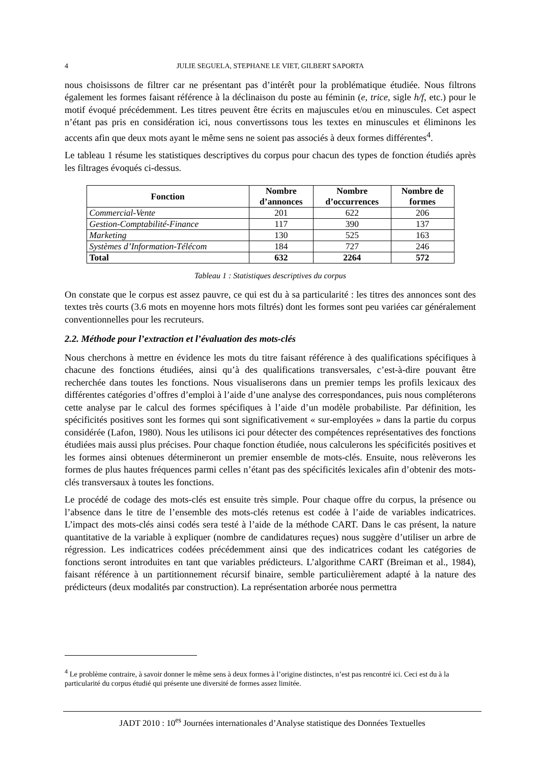4 JULIE SEGUELA, STEPHANE LE VIET, GILBERT SAPORTA
nous choisissons de filtrer car ne présentant pas d’intérêt pour la problématique étudiée. Nous filtrons également les formes faisant référence à la déclinaison du poste au féminin (e, trice, sigle h/f, etc.) pour le motif évoqué précédemment. Les titres peuvent être écrits en majuscules et/ou en minuscules. Cet aspect n’étant pas pris en considération ici, nous convertissons tous les textes en minuscules et éliminons les accents afin que deux mots ayant le même sens ne soient pas associés à deux formes différentes<sup>4</sup>.
Le tableau 1 résume les statistiques descriptives du corpus pour chacun des types de fonction étudiés après les filtrages évoqués ci-dessus.
| Fonction | Nombre d’annonces | Nombre d’occurrences | Nombre de formes |
| --- | --- | --- | --- |
| Commercial-Vente | 201 | 622 | 206 |
| Gestion-Comptabilité-Finance | 117 | 390 | 137 |
| Marketing | 130 | 525 | 163 |
| Systèmes d’Information-Télécom | 184 | 727 | 246 |
| Total | 632 | 2264 | 572 |
Tableau 1 : Statistiques descriptives du corpus
On constate que le corpus est assez pauvre, ce qui est du à sa particularité : les titres des annonces sont des textes très courts (3.6 mots en moyenne hors mots filtrés) dont les formes sont peu variées car généralement conventionnelles pour les recruteurs.
2.2. Méthode pour l’extraction et l’évaluation des mots-clés
Nous cherchons à mettre en évidence les mots du titre faisant référence à des qualifications spécifiques à chacune des fonctions étudiées, ainsi qu’à des qualifications transversales, c’est-à-dire pouvant être recherchée dans toutes les fonctions. Nous visualiserons dans un premier temps les profils lexicaux des différentes catégories d’offres d’emploi à l’aide d’une analyse des correspondances, puis nous compléterons cette analyse par le calcul des formes spécifiques à l’aide d’un modèle probabiliste. Par définition, les spécificités positives sont les formes qui sont significativement « sur-employées » dans la partie du corpus considérée (Lafon, 1980). Nous les utilisons ici pour détecter des compétences représentatives des fonctions étudiées mais aussi plus précises. Pour chaque fonction étudiée, nous calculerons les spécificités positives et les formes ainsi obtenues détermineront un premier ensemble de mots-clés. Ensuite, nous relèverons les formes de plus hautes fréquences parmi celles n’étant pas des spécificités lexicales afin d’obtenir des mots-clés transversaux à toutes les fonctions.
Le procédé de codage des mots-clés est ensuite très simple. Pour chaque offre du corpus, la présence ou l’absence dans le titre de l’ensemble des mots-clés retenus est codée à l’aide de variables indicatrices. L’impact des mots-clés ainsi codés sera testé à l’aide de la méthode CART. Dans le cas présent, la nature quantitative de la variable à expliquer (nombre de candidatures reçues) nous suggère d’utiliser un arbre de régression. Les indicatrices codées précédemment ainsi que des indicatrices codant les catégories de fonctions seront introduites en tant que variables prédicteurs. L’algorithme CART (Breiman et al., 1984), faisant référence à un partitionnement récursif binaire, semble particulièrement adapté à la nature des prédicteurs (deux modalités par construction). La représentation arborée nous permettra
<sup>4</sup> Le problème contraire, à savoir donner le même sens à deux formes à l’origine distinctes, n’est pas rencontré ici. Ceci est du à la particularité du corpus étudié qui présente une diversité de formes assez limitée.
JADT 2010 : 10<sup>es</sup> Journées internationales d’Analyse statistique des Données Textuelles